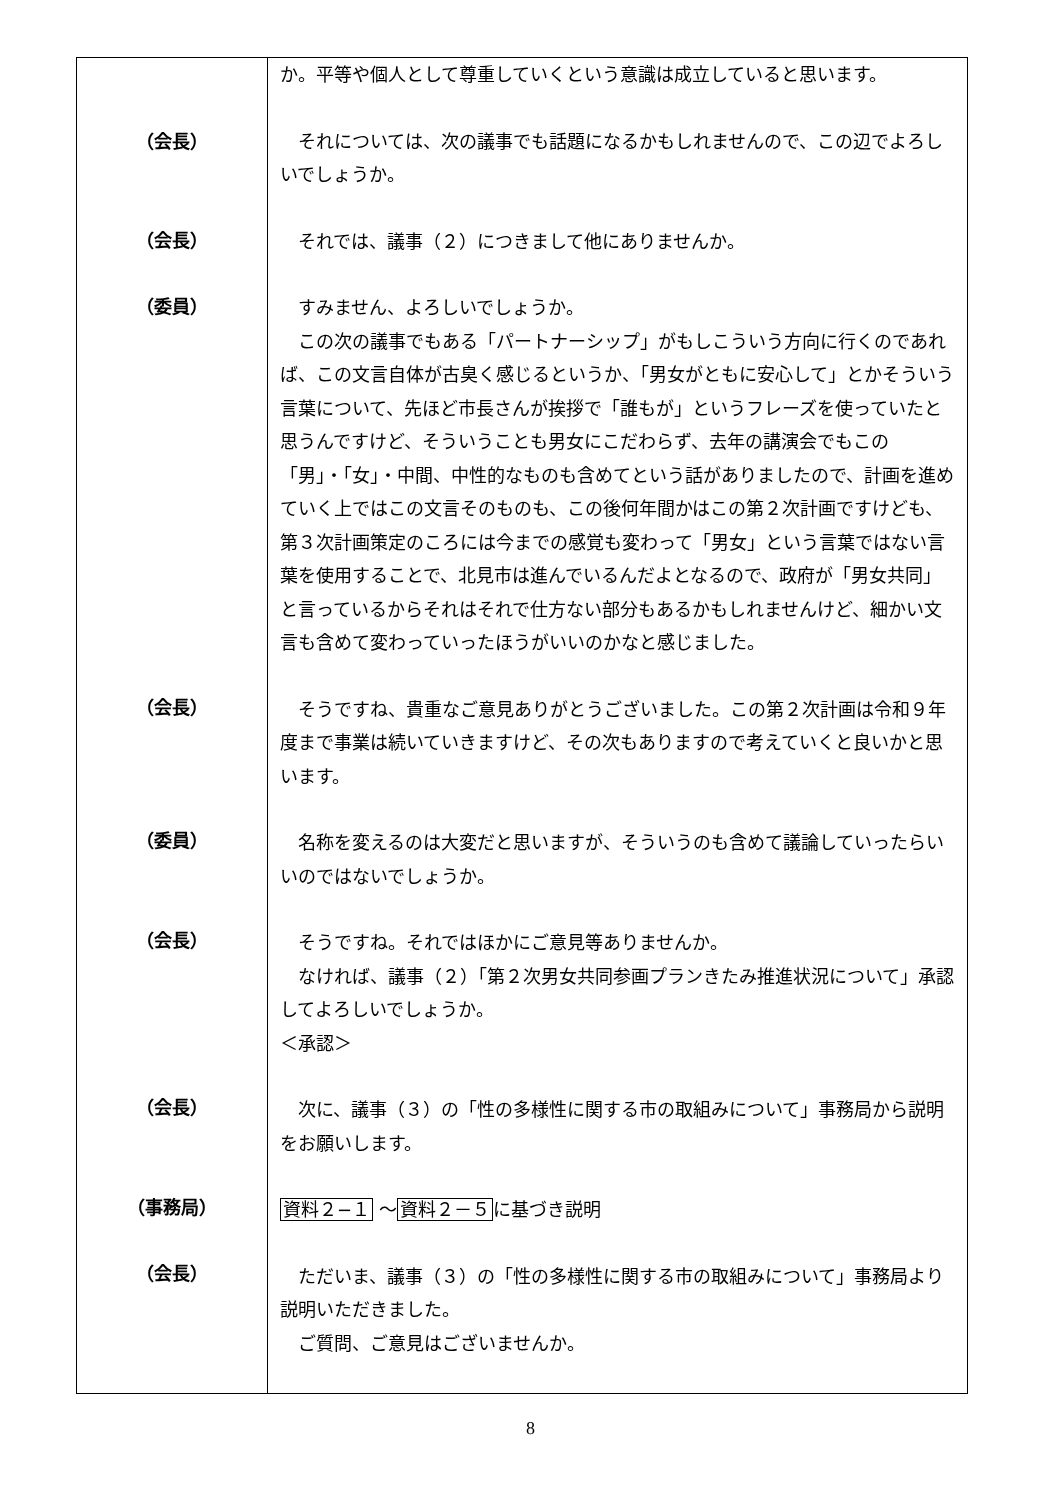| （会長） （会長） （委員） （会長） （委員） （会長） （会長） （事務局） （会長） | か。平等や個人として尊重していくという意識は成立していると思います。 それについては、次の議事でも話題になるかもしれませんので、この辺でよろしいでしょうか。 それでは、議事（２）につきまして他にありませんか。 すみません、よろしいでしょうか。 この次の議事でもある「パートナーシップ」がもしこういう方向に行くのであれば、この文言自体が古臭く感じるというか、「男女がともに安心して」とかそういう言葉について、先ほど市長さんが挨拶で「誰もが」というフレーズを使っていたと思うんですけど、そういうことも男女にこだわらず、去年の講演会でもこの「男」・「女」・中間、中性的なものも含めてという話がありましたので、計画を進めていく上ではこの文言そのものも、この後何年間かはこの第２次計画ですけども、第３次計画策定のころには今までの感覚も変わって「男女」という言葉ではない言葉を使用することで、北見市は進んでいるんだよとなるので、政府が「男女共同」と言っているからそれはそれで仕方ない部分もあるかもしれませんけど、細かい文言も含めて変わっていったほうがいいのかなと感じました。 そうですね、貴重なご意見ありがとうございました。この第２次計画は令和９年度まで事業は続いていきますけど、その次もありますので考えていくと良いかと思います。 名称を変えるのは大変だと思いますが、そういうのも含めて議論していったらいいのではないでしょうか。 そうですね。それではほかにご意見等ありませんか。 なければ、議事（２）「第２次男女共同参画プランきたみ推進状況について」承認してよろしいでしょうか。 ＜承認＞ 次に、議事（３）の「性の多様性に関する市の取組みについて」事務局から説明をお願いします。 資料２−１ 〜 資料２－５ に基づき説明 ただいま、議事（３）の「性の多様性に関する市の取組みについて」事務局より説明いただきました。 ご質問、ご意見はございませんか。 |
8